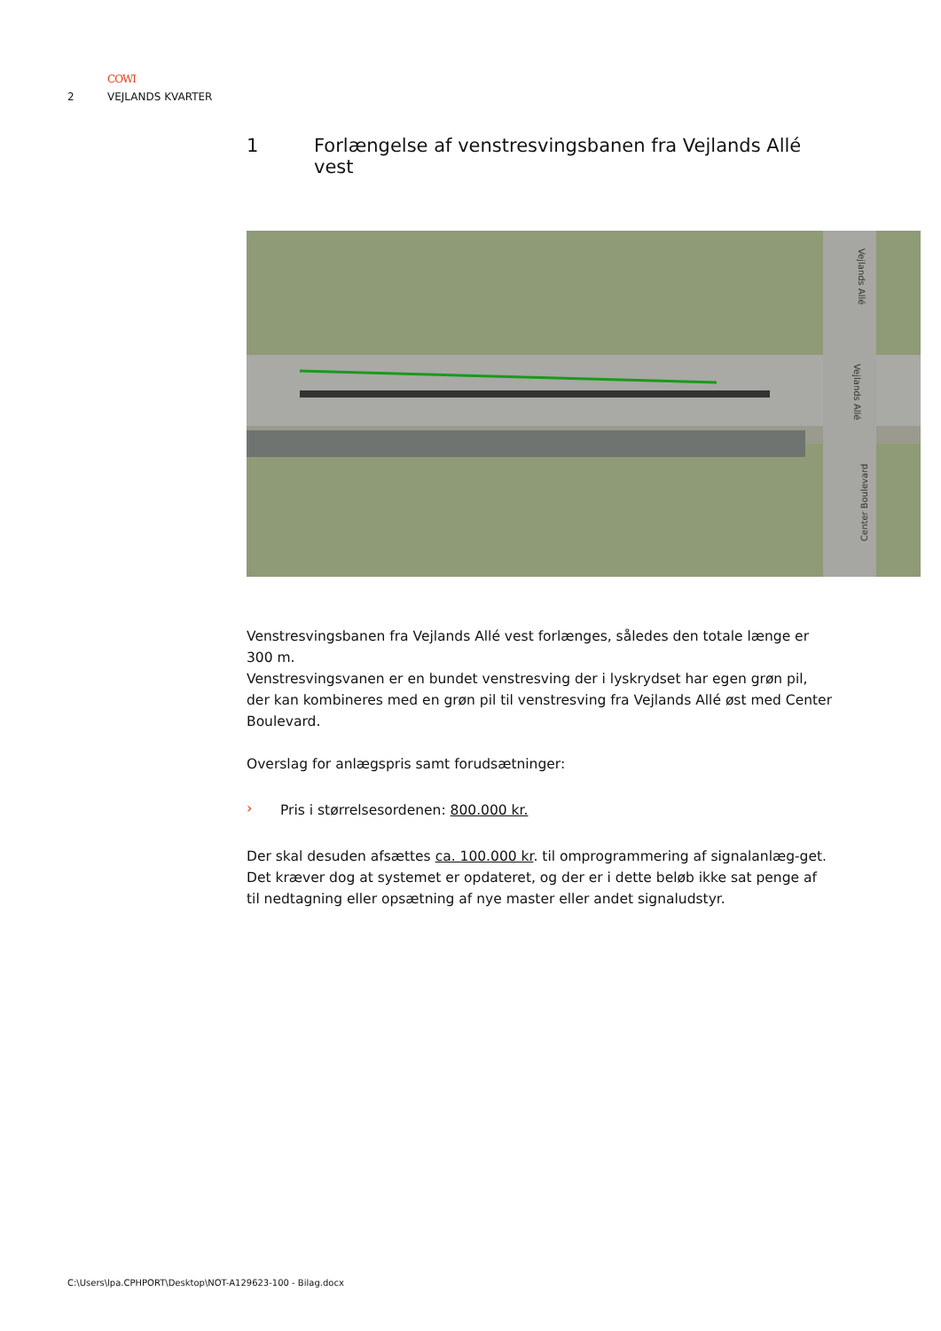COWI
2 VEJLANDS KVARTER
1 Forlængelse af venstresvingsbanen fra Vejlands Allé vest
Vejlands Allé
Vejlands Allé
Center Boulevard
Venstresvingsbanen fra Vejlands Allé vest forlænges, således den totale længe er 300 m.
Venstresvingsvanen er en bundet venstresving der i lyskrydset har egen grøn pil, der kan kombineres med en grøn pil til venstresving fra Vejlands Allé øst med Center Boulevard.
Overslag for anlægspris samt forudsætninger:
›
Pris i størrelsesordenen: 800.000 kr.
Der skal desuden afsættes ca. 100.000 kr. til omprogrammering af signalanlæg-get. Det kræver dog at systemet er opdateret, og der er i dette beløb ikke sat penge af til nedtagning eller opsætning af nye master eller andet signaludstyr.
C:\Users\lpa.CPHPORT\Desktop\NOT-A129623-100 - Bilag.docx